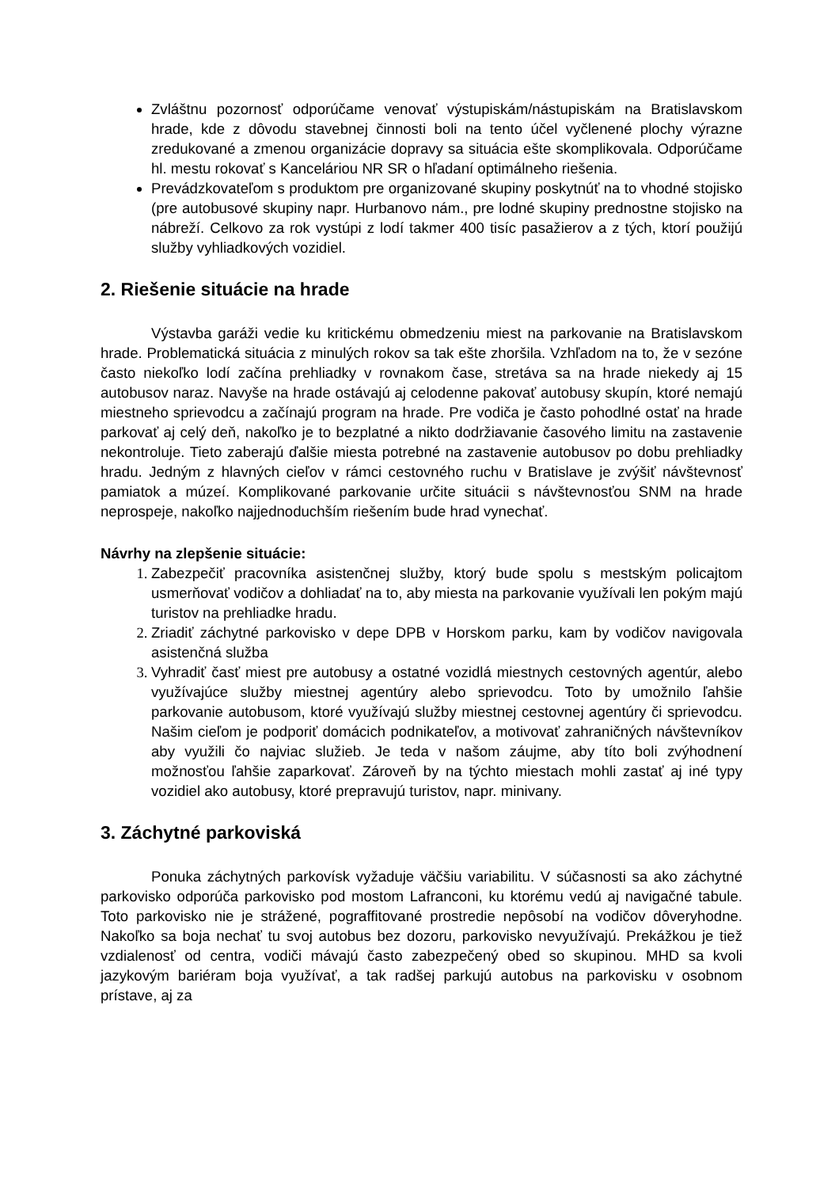Zvláštnu pozornosť odporúčame venovať výstupiskám/nástupiskám na Bratislavskom hrade, kde z dôvodu stavebnej činnosti boli na tento účel vyčlenené plochy výrazne zredukované a zmenou organizácie dopravy sa situácia ešte skomplikovala. Odporúčame hl. mestu rokovať s Kanceláriou NR SR o hľadaní optimálneho riešenia.
Prevádzkovateľom s produktom pre organizované skupiny poskytnúť na to vhodné stojisko (pre autobusové skupiny napr. Hurbanovo nám., pre lodné skupiny prednostne stojisko na nábreží. Celkovo za rok vystúpi z lodí takmer 400 tisíc pasažierov a z tých, ktorí použijú služby vyhliadkových vozidiel.
2. Riešenie situácie na hrade
Výstavba garáži vedie ku kritickému obmedzeniu miest na parkovanie na Bratislavskom hrade. Problematická situácia z minulých rokov sa tak ešte zhoršila. Vzhľadom na to, že v sezóne často niekoľko lodí začína prehliadky v rovnakom čase, stretáva sa na hrade niekedy aj 15 autobusov naraz. Navyše na hrade ostávajú aj celodenne pakovať autobusy skupín, ktoré nemajú miestneho sprievodcu a začínajú program na hrade. Pre vodiča je často pohodlné ostať na hrade parkovať aj celý deň, nakoľko je to bezplatné a nikto dodržiavanie časového limitu na zastavenie nekontroluje. Tieto zaberajú ďalšie miesta potrebné na zastavenie autobusov po dobu prehliadky hradu. Jedným z hlavných cieľov v rámci cestovného ruchu v Bratislave je zvýšiť návštevnosť pamiatok a múzeí. Komplikované parkovanie určite situácii s návštevnosťou SNM na hrade neprospeje, nakoľko najjednoduchším riešením bude hrad vynechať.
Návrhy na zlepšenie situácie:
Zabezpečiť pracovníka asistenčnej služby, ktorý bude spolu s mestským policajtom usmerňovať vodičov a dohliadať na to, aby miesta na parkovanie využívali len pokým majú turistov na prehliadke hradu.
Zriadiť záchytné parkovisko v depe DPB v Horskom parku, kam by vodičov navigovala asistenčná služba
Vyhradiť časť miest pre autobusy a ostatné vozidlá miestnych cestovných agentúr, alebo využívajúce služby miestnej agentúry alebo sprievodcu. Toto by umožnilo ľahšie parkovanie autobusom, ktoré využívajú služby miestnej cestovnej agentúry či sprievodcu. Našim cieľom je podporiť domácich podnikateľov, a motivovať zahraničných návštevníkov aby využili čo najviac služieb. Je teda v našom záujme, aby títo boli zvýhodnení možnosťou ľahšie zaparkovať. Zároveň by na týchto miestach mohli zastať aj iné typy vozidiel ako autobusy, ktoré prepravujú turistov, napr. minivany.
3. Záchytné parkoviská
Ponuka záchytných parkovísk vyžaduje väčšiu variabilitu. V súčasnosti sa ako záchytné parkovisko odporúča parkovisko pod mostom Lafranconi, ku ktorému vedú aj navigačné tabule. Toto parkovisko nie je strážené, pograffitované prostredie nepôsobí na vodičov dôveryhodne. Nakoľko sa boja nechať tu svoj autobus bez dozoru, parkovisko nevyužívajú. Prekážkou je tiež vzdialenosť od centra, vodiči mávajú často zabezpečený obed so skupinou. MHD sa kvoli jazykovým bariéram boja využívať, a tak radšej parkujú autobus na parkovisku v osobnom prístave, aj za